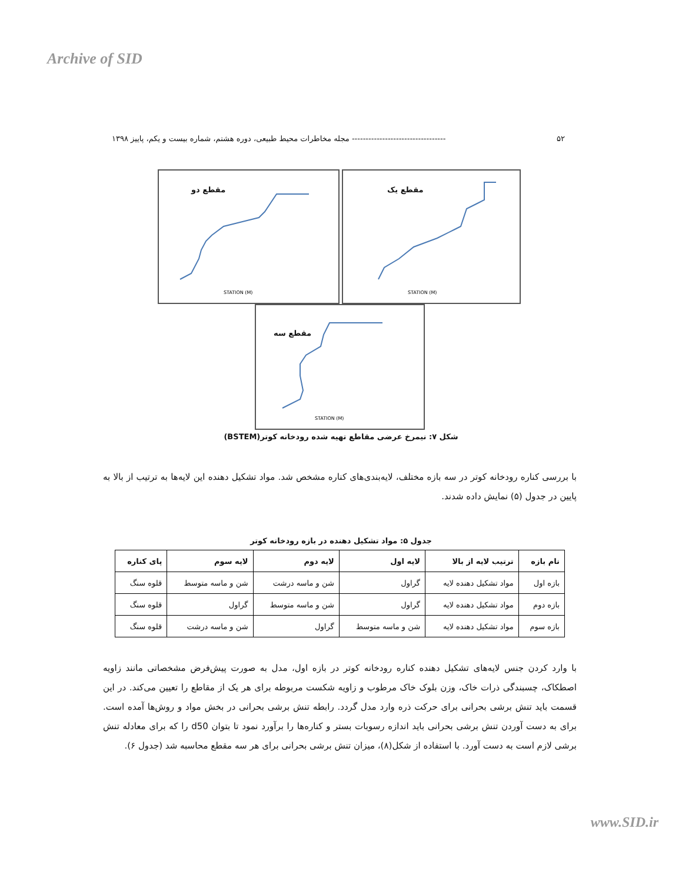Archive of SID
۵۲ ---------------------------------- مجله مخاطرات محیط طبیعی، دوره هشتم، شماره بیست و یکم، پاییز ۱۳۹۸
مقطع دو
STATION (M)
مقطع یک
STATION (M)
مقطع سه
STATION (M)
شکل ۷: نیمرخ عرضی مقاطع تهیه شده رودخانه کوتر(BSTEM)
با بررسی کناره رودخانه کوتر در سه بازه مختلف، لایه‌بندی‌های کناره مشخص شد. مواد تشکیل دهنده این لایه‌ها به ترتیب از بالا به پایین در جدول (۵) نمایش داده شدند.
جدول ۵: مواد تشکیل دهنده در بازه رودخانه کوتر
| نام بازه | ترتیب لایه از بالا | لایه اول | لایه دوم | لایه سوم | پای کناره |
| --- | --- | --- | --- | --- | --- |
| بازه اول | مواد تشکیل دهنده لایه | گراول | شن و ماسه درشت | شن و ماسه متوسط | قلوه سنگ |
| بازه دوم | مواد تشکیل دهنده لایه | گراول | شن و ماسه متوسط | گراول | قلوه سنگ |
| بازه سوم | مواد تشکیل دهنده لایه | شن و ماسه متوسط | گراول | شن و ماسه درشت | قلوه سنگ |
با وارد کردن جنس لایه‌های تشکیل دهنده کناره رودخانه کوتر در بازه اول، مدل به صورت پیش‌فرض مشخصاتی مانند زاویه اصطکاک، چسبندگی ذرات خاک، وزن بلوک خاک مرطوب و زاویه شکست مربوطه برای هر یک از مقاطع را تعیین می‌کند. در این قسمت باید تنش برشی بحرانی برای حرکت ذره وارد مدل گردد. رابطه تنش برشی بحرانی در بخش مواد و روش‌ها آمده است. برای به دست آوردن تنش برشی بحرانی باید اندازه رسوبات بستر و کناره‌ها را برآورد نمود تا بتوان d50 را که برای معادله تنش برشی لازم است به دست آورد. با استفاده از شکل(۸)، میزان تنش برشی بحرانی برای هر سه مقطع محاسبه شد (جدول ۶).
www.SID.ir